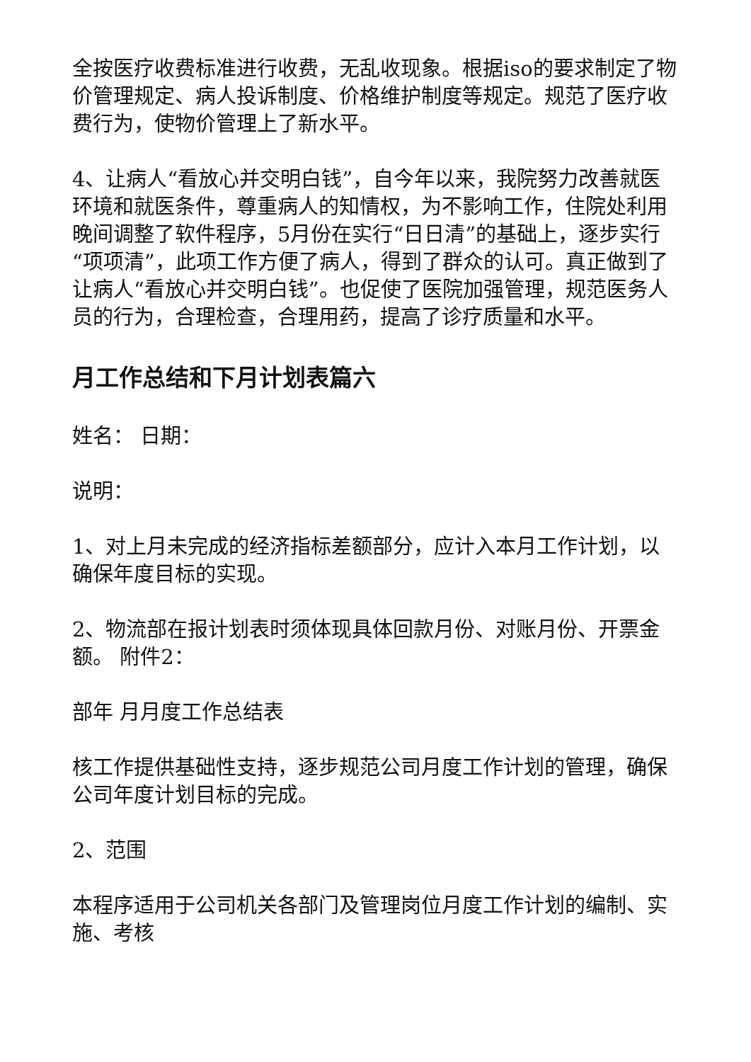全按医疗收费标准进行收费，无乱收现象。根据iso的要求制定了物价管理规定、病人投诉制度、价格维护制度等规定。规范了医疗收费行为，使物价管理上了新水平。
4、让病人“看放心并交明白钱”，自今年以来，我院努力改善就医环境和就医条件，尊重病人的知情权，为不影响工作，住院处利用晚间调整了软件程序，5月份在实行“日日清”的基础上，逐步实行“项项清”，此项工作方便了病人，得到了群众的认可。真正做到了让病人“看放心并交明白钱”。也促使了医院加强管理，规范医务人员的行为，合理检查，合理用药，提高了诊疗质量和水平。
月工作总结和下月计划表篇六
姓名： 日期：
说明：
1、对上月未完成的经济指标差额部分，应计入本月工作计划，以确保年度目标的实现。
2、物流部在报计划表时须体现具体回款月份、对账月份、开票金额。 附件2：
部年 月月度工作总结表
核工作提供基础性支持，逐步规范公司月度工作计划的管理，确保公司年度计划目标的完成。
2、范围
本程序适用于公司机关各部门及管理岗位月度工作计划的编制、实施、考核